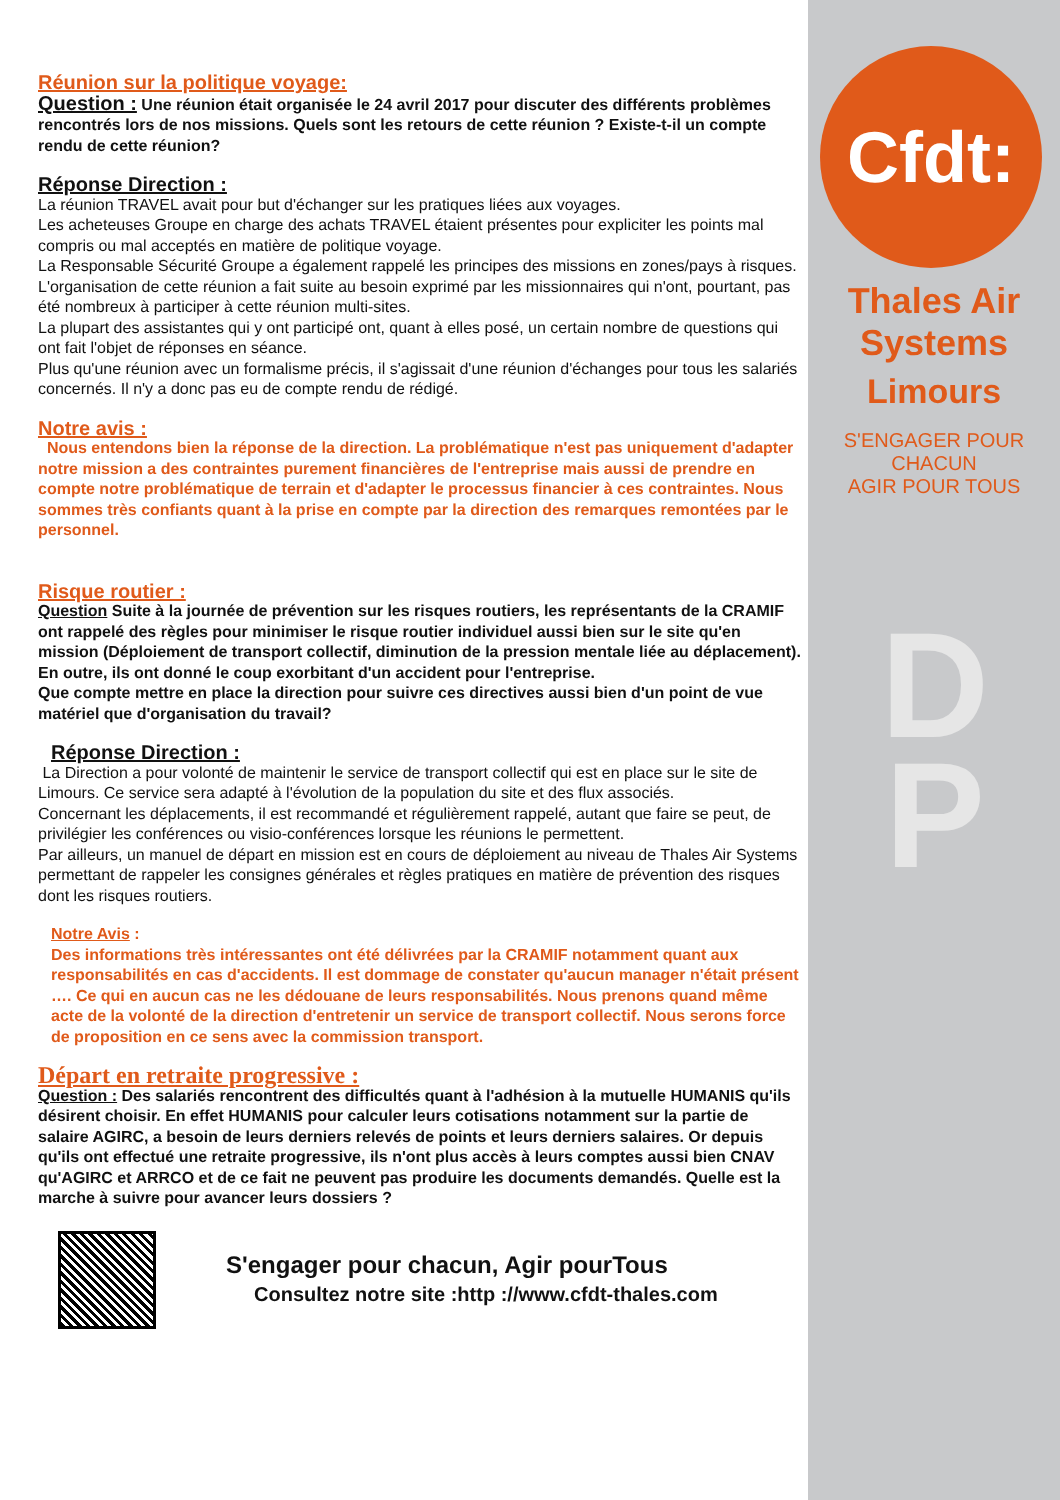Cfdt:
Thales Air Systems
Limours
S'ENGAGER POUR CHACUN
AGIR POUR TOUS
D
P
Réunion sur la politique voyage:
Question : Une réunion était organisée le 24 avril 2017 pour discuter des différents problèmes rencontrés lors de nos missions. Quels sont les retours de cette réunion ? Existe-t-il un compte rendu de cette réunion?
Réponse Direction :
La réunion TRAVEL avait pour but d'échanger sur les pratiques liées aux voyages.
Les acheteuses Groupe en charge des achats TRAVEL étaient présentes pour expliciter les points mal compris ou mal acceptés en matière de politique voyage.
La Responsable Sécurité Groupe a également rappelé les principes des missions en zones/pays à risques.
L'organisation de cette réunion a fait suite au besoin exprimé par les missionnaires qui n'ont, pourtant, pas été nombreux à participer à cette réunion multi-sites.
La plupart des assistantes qui y ont participé ont, quant à elles posé, un certain nombre de questions qui ont fait l'objet de réponses en séance.
Plus qu'une réunion avec un formalisme précis, il s'agissait d'une réunion d'échanges pour tous les salariés concernés. Il n'y a donc pas eu de compte rendu de rédigé.
Notre avis :
Nous entendons bien la réponse de la direction. La problématique n'est pas uniquement d'adapter notre mission a des contraintes purement financières de l'entreprise mais aussi de prendre en compte notre problématique de terrain et d'adapter le processus financier à ces contraintes. Nous sommes très confiants quant à la prise en compte par la direction des remarques remontées par le personnel.
Risque routier :
Question Suite à la journée de prévention sur les risques routiers, les représentants de la CRAMIF ont rappelé des règles pour minimiser le risque routier individuel aussi bien sur le site qu'en mission (Déploiement de transport collectif, diminution de la pression mentale liée au déplacement). En outre, ils ont donné le coup exorbitant d'un accident pour l'entreprise.
Que compte mettre en place la direction pour suivre ces directives aussi bien d'un point de vue matériel que d'organisation du travail?
Réponse Direction :
La Direction a pour volonté de maintenir le service de transport collectif qui est en place sur le site de Limours. Ce service sera adapté à l'évolution de la population du site et des flux associés.
Concernant les déplacements, il est recommandé et régulièrement rappelé, autant que faire se peut, de privilégier les conférences ou visio-conférences lorsque les réunions le permettent.
Par ailleurs, un manuel de départ en mission est en cours de déploiement au niveau de Thales Air Systems permettant de rappeler les consignes générales et règles pratiques en matière de prévention des risques dont les risques routiers.
Notre Avis :
Des informations très intéressantes ont été délivrées par la CRAMIF notamment quant aux responsabilités en cas d'accidents. Il est dommage de constater qu'aucun manager n'était présent …. Ce qui en aucun cas ne les dédouane de leurs responsabilités. Nous prenons quand même acte de la volonté de la direction d'entretenir un service de transport collectif. Nous serons force de proposition en ce sens avec la commission transport.
Départ en retraite progressive :
Question : Des salariés rencontrent des difficultés quant à l'adhésion à la mutuelle HUMANIS qu'ils désirent choisir. En effet HUMANIS pour calculer leurs cotisations notamment sur la partie de salaire AGIRC, a besoin de leurs derniers relevés de points et leurs derniers salaires. Or depuis qu'ils ont effectué une retraite progressive, ils n'ont plus accès à leurs comptes aussi bien CNAV qu'AGIRC et ARRCO et de ce fait ne peuvent pas produire les documents demandés. Quelle est la marche à suivre pour avancer leurs dossiers ?
S'engager pour chacun, Agir pourTous
Consultez notre site :http ://www.cfdt-thales.com